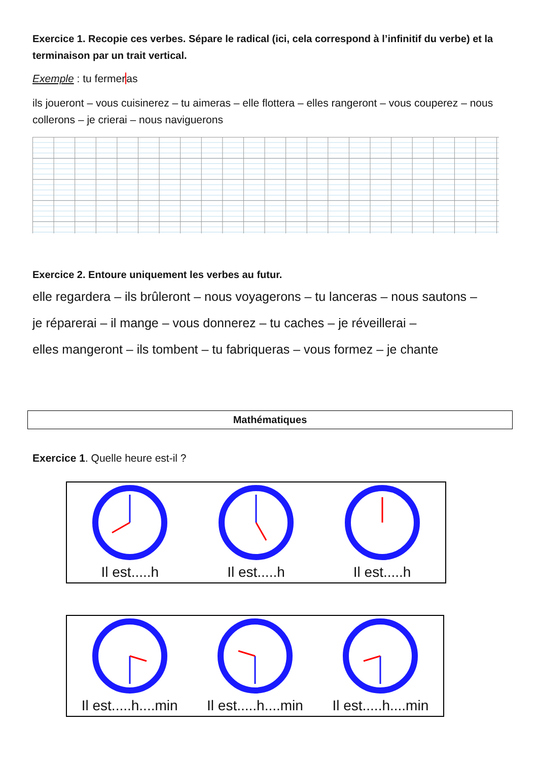Exercice 1. Recopie ces verbes. Sépare le radical (ici, cela correspond à l’infinitif du verbe) et la terminaison par un trait vertical.
Exemple : tu fermeras
ils joueront – vous cuisinerez – tu aimeras – elle flottera – elles rangeront – vous couperez – nous collerons – je crierai – nous naviguerons
Exercice 2. Entoure uniquement les verbes au futur.
elle regardera – ils brûleront – nous voyagerons – tu lanceras – nous sautons –
je réparerai – il mange – vous donnerez – tu caches – je réveillerai –
elles mangeront – ils tombent – tu fabriqueras – vous formez – je chante
Mathématiques
Exercice 1. Quelle heure est-il ?
Il est.....h Il est.....h Il est.....h
Il est.....h....min Il est.....h....min Il est.....h....min